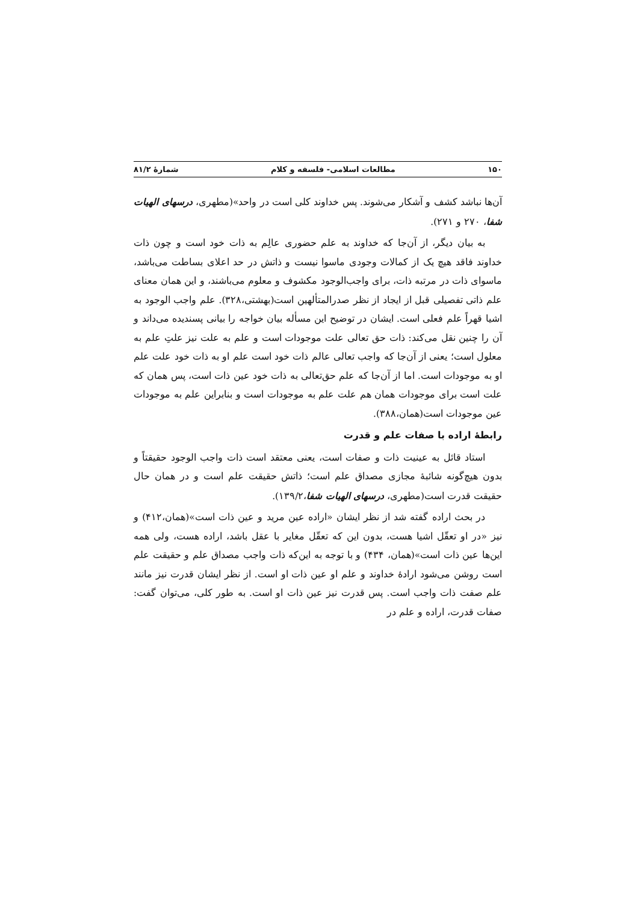۱۵۰ مطالعات اسلامی- فلسفه و کلام شمارهٔ ۸۱/۲
آن‌ها نباشد کشف و آشکار می‌شوند. پس خداوند کلی است در واحد»(مطهری، درسهای الهیات شفا، ۲۷۰ و ۲۷۱).
به بیان دیگر، از آن‌جا که خداوند به علم حضوری عالِم به ذات خود است و چون ذات خداوند فاقد هیچ یک از کمالات وجودی ماسوا نیست و ذاتش در حد اعلای بساطت می‌باشد، ماسوای ذات در مرتبه ذات، برای واجب‌الوجود مکشوف و معلوم می‌باشند، و این همان معنای علم ذاتی تفصیلی قبل از ایجاد از نظر صدرالمتألهین است(بهشتی،۳۲۸). علم واجب الوجود به اشیا قهراً علم فعلی است. ایشان در توضیح این مسأله بیان خواجه را بیانی پسندیده می‌داند و آن را چنین نقل می‌کند: ذات حق تعالی علت موجودات است و علم به علت نیز علتِ علم به معلول است؛ یعنی از آن‌جا که واجب تعالی عالم ذات خود است علم او به ذات خود علت علم او به موجودات است. اما از آن‌جا که علم حق‌تعالی به ذات خود عین ذات است، پس همان که علت است برای موجودات همان هم علت علم به موجودات است و بنابراین علم به موجودات عین موجودات است(همان،۳۸۸).
رابطهٔ اراده با صفات علم و قدرت
استاد قائل به عینیت ذات و صفات است، یعنی معتقد است ذات واجب الوجود حقیقتاً و بدون هیچ‌گونه شائبهٔ مجازی مصداق علم است؛ ذاتش حقیقت علم است و در همان حال حقیقت قدرت است(مطهری، درسهای الهیات شفا،۱۳۹/۲).
در بحث اراده گفته شد از نظر ایشان «اراده عین مرید و عین ذات است»(همان،۴۱۲) و نیز «در او تعقّل اشیا هست، بدون این که تعقّل مغایر با عقل باشد، اراده هست، ولی همه این‌ها عین ذات است»(همان، ۴۳۴) و با توجه به این‌که ذات واجب مصداق علم و حقیقت علم است روشن می‌شود ارادهٔ خداوند و علم او عین ذات او است. از نظر ایشان قدرت نیز مانند علم صفت ذات واجب است. پس قدرت نیز عین ذات او است. به طور کلی، می‌توان گفت: صفات قدرت، اراده و علم در